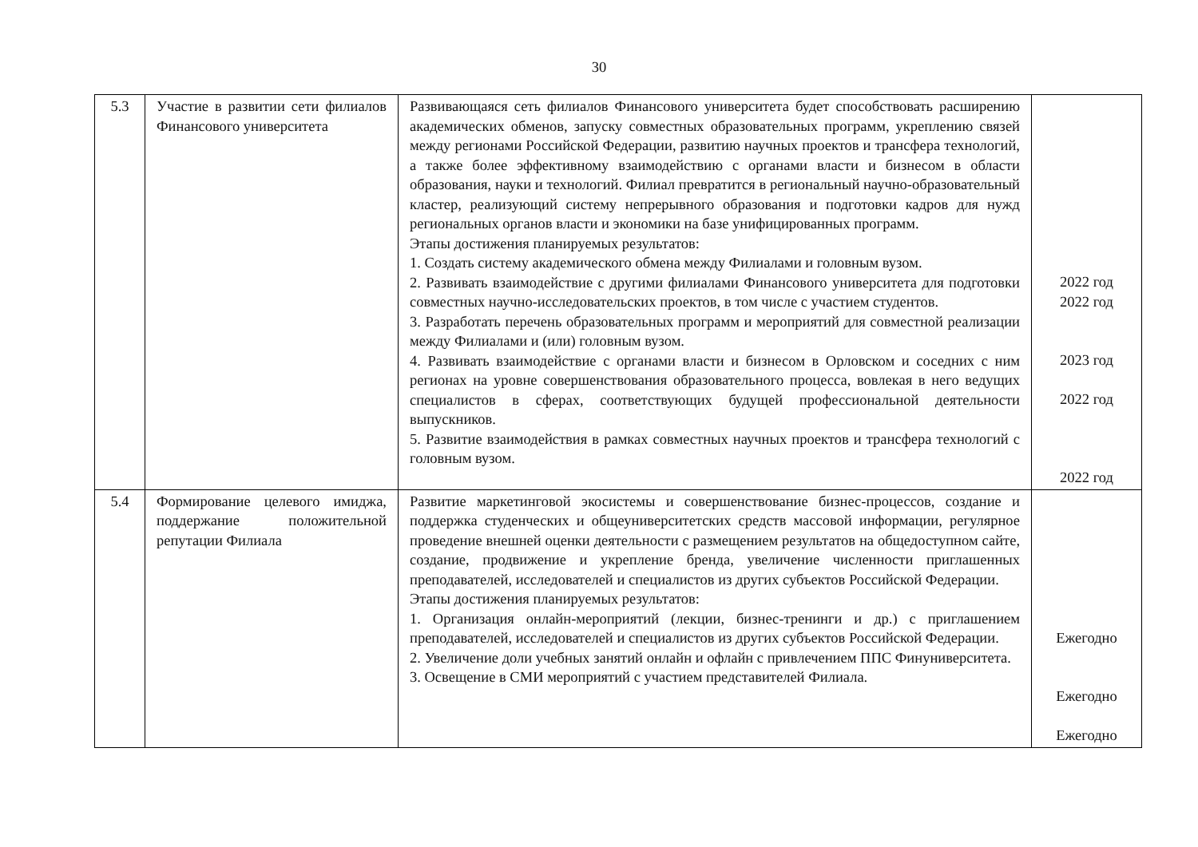30
| 5.3 | Участие в развитии сети филиалов Финансового университета | Развивающаяся сеть филиалов Финансового университета будет способствовать расширению академических обменов, запуску совместных образовательных программ, укреплению связей между регионами Российской Федерации, развитию научных проектов и трансфера технологий, а также более эффективному взаимодействию с органами власти и бизнесом в области образования, науки и технологий. Филиал превратится в региональный научно-образовательный кластер, реализующий систему непрерывного образования и подготовки кадров для нужд региональных органов власти и экономики на базе унифицированных программ. Этапы достижения планируемых результатов: 1. Создать систему академического обмена между Филиалами и головным вузом. 2. Развивать взаимодействие с другими филиалами Финансового университета для подготовки совместных научно-исследовательских проектов, в том числе с участием студентов. 3. Разработать перечень образовательных программ и мероприятий для совместной реализации между Филиалами и (или) головным вузом. 4. Развивать взаимодействие с органами власти и бизнесом в Орловском и соседних с ним регионах на уровне совершенствования образовательного процесса, вовлекая в него ведущих специалистов в сферах, соответствующих будущей профессиональной деятельности выпускников. 5. Развитие взаимодействия в рамках совместных научных проектов и трансфера технологий с головным вузом. | 2022 год 2022 год 2023 год 2022 год 2022 год |
| 5.4 | Формирование целевого имиджа, поддержание положительной репутации Филиала | Развитие маркетинговой экосистемы и совершенствование бизнес-процессов, создание и поддержка студенческих и общеуниверситетских средств массовой информации, регулярное проведение внешней оценки деятельности с размещением результатов на общедоступном сайте, создание, продвижение и укрепление бренда, увеличение численности приглашенных преподавателей, исследователей и специалистов из других субъектов Российской Федерации. Этапы достижения планируемых результатов: 1. Организация онлайн-мероприятий (лекции, бизнес-тренинги и др.) с приглашением преподавателей, исследователей и специалистов из других субъектов Российской Федерации. 2. Увеличение доли учебных занятий онлайн и офлайн с привлечением ППС Финуниверситета. 3. Освещение в СМИ мероприятий с участием представителей Филиала. | Ежегодно Ежегодно Ежегодно |